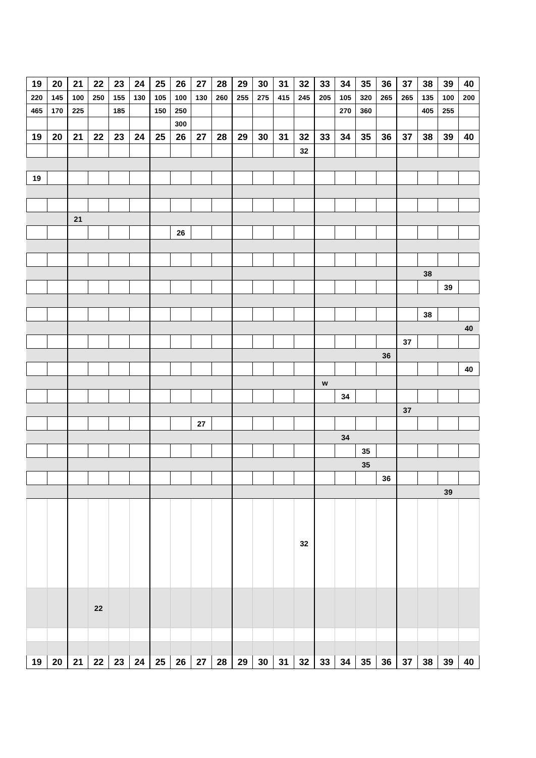| 19 | 20 | 21 | 22 | 23 | 24 | 25 | 26 | 27 | 28 | 29 | 30 | 31 | 32 | 33 | 34 | 35 | 36 | 37 | 38 | 39 | 40 |
| 220 | 145 | 100 | 250 | 155 | 130 | 105 | 100 | 130 | 260 | 255 | 275 | 415 | 245 | 205 | 105 | 320 | 265 | 265 | 135 | 100 | 200 |
| 465 | 170 | 225 | | 185 | | 150 | 250 | | | | | | | | 270 | 360 | | | 405 | 255 | |
| | | | | | | | 300 | | | | | | | | | | | | | | |
| 19 | 20 | 21 | 22 | 23 | 24 | 25 | 26 | 27 | 28 | 29 | 30 | 31 | 32 | 33 | 34 | 35 | 36 | 37 | 38 | 39 | 40 |
| | | | | | | | | | | | | | 32 | | | | | | | | |
| 19 | | | | | | | | | | | | | | | | | | | | | |
| | | 21 | | | | | | | | | | | | | | | | | | | |
| | | | | | | | 26 | | | | | | | | | | | | | | |
| | | | | | | | | | | | | | | | | | | | 38 | | |
| | | | | | | | | | | | | | | | | | | | | 39 | |
| | | | | | | | | | | | | | | | | | | | 38 | | |
| | | | | | | | | | | | | | | | | | | | | | 40 |
| | | | | | | | | | | | | | | | | | | 37 | | | |
| | | | | | | | | | | | | | | | | | 36 | | | | |
| | | | | | | | | | | | | | | | | | | | | | 40 |
| | | | | | | | | | | | | | | w | | | | | | | |
| | | | | | | | | | | | | | | | 34 | | | | | | |
| | | | | | | | | | | | | | | | | | | 37 | | | |
| | | | | | | | | 27 | | | | | | | | | | | | | |
| | | | | | | | | | | | | | | | 34 | | | | | | |
| | | | | | | | | | | | | | | | | 35 | | | | | |
| | | | | | | | | | | | | | | | | 35 | | | | | |
| | | | | | | | | | | | | | | | | | 36 | | | | |
| | | | | | | | | | | | | | | | | | | | | 39 | |
| | | | | | | | | | | | | | 32 | | | | | | | | |
| | | | 22 | | | | | | | | | | | | | | | | | | |
| 19 | 20 | 21 | 22 | 23 | 24 | 25 | 26 | 27 | 28 | 29 | 30 | 31 | 32 | 33 | 34 | 35 | 36 | 37 | 38 | 39 | 40 |